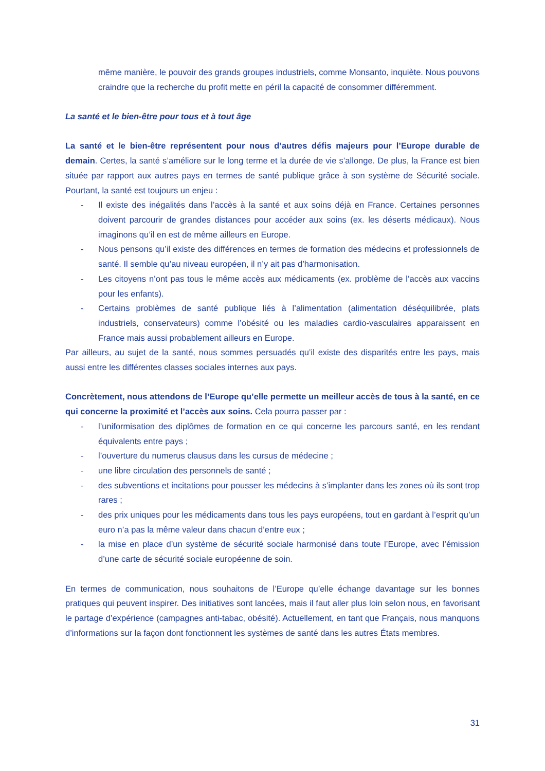même manière, le pouvoir des grands groupes industriels, comme Monsanto, inquiète. Nous pouvons craindre que la recherche du profit mette en péril la capacité de consommer différemment.
La santé et le bien-être pour tous et à tout âge
La santé et le bien-être représentent pour nous d’autres défis majeurs pour l’Europe durable de demain. Certes, la santé s’améliore sur le long terme et la durée de vie s’allonge. De plus, la France est bien située par rapport aux autres pays en termes de santé publique grâce à son système de Sécurité sociale. Pourtant, la santé est toujours un enjeu :
- Il existe des inégalités dans l’accès à la santé et aux soins déjà en France. Certaines personnes doivent parcourir de grandes distances pour accéder aux soins (ex. les déserts médicaux). Nous imaginons qu’il en est de même ailleurs en Europe.
- Nous pensons qu’il existe des différences en termes de formation des médecins et professionnels de santé. Il semble qu’au niveau européen, il n’y ait pas d’harmonisation.
- Les citoyens n’ont pas tous le même accès aux médicaments (ex. problème de l’accès aux vaccins pour les enfants).
- Certains problèmes de santé publique liés à l’alimentation (alimentation déséquilibrée, plats industriels, conservateurs) comme l’obésité ou les maladies cardio-vasculaires apparaissent en France mais aussi probablement ailleurs en Europe.
Par ailleurs, au sujet de la santé, nous sommes persuadés qu’il existe des disparités entre les pays, mais aussi entre les différentes classes sociales internes aux pays.
Concrètement, nous attendons de l’Europe qu’elle permette un meilleur accès de tous à la santé, en ce qui concerne la proximité et l’accès aux soins. Cela pourra passer par :
- l’uniformisation des diplômes de formation en ce qui concerne les parcours santé, en les rendant équivalents entre pays ;
- l’ouverture du numerus clausus dans les cursus de médecine ;
- une libre circulation des personnels de santé ;
- des subventions et incitations pour pousser les médecins à s’implanter dans les zones où ils sont trop rares ;
- des prix uniques pour les médicaments dans tous les pays européens, tout en gardant à l’esprit qu’un euro n’a pas la même valeur dans chacun d’entre eux ;
- la mise en place d’un système de sécurité sociale harmonisé dans toute l’Europe, avec l’émission d’une carte de sécurité sociale européenne de soin.
En termes de communication, nous souhaitons de l’Europe qu’elle échange davantage sur les bonnes pratiques qui peuvent inspirer. Des initiatives sont lancées, mais il faut aller plus loin selon nous, en favorisant le partage d’expérience (campagnes anti-tabac, obésité). Actuellement, en tant que Français, nous manquons d’informations sur la façon dont fonctionnent les systèmes de santé dans les autres États membres.
31